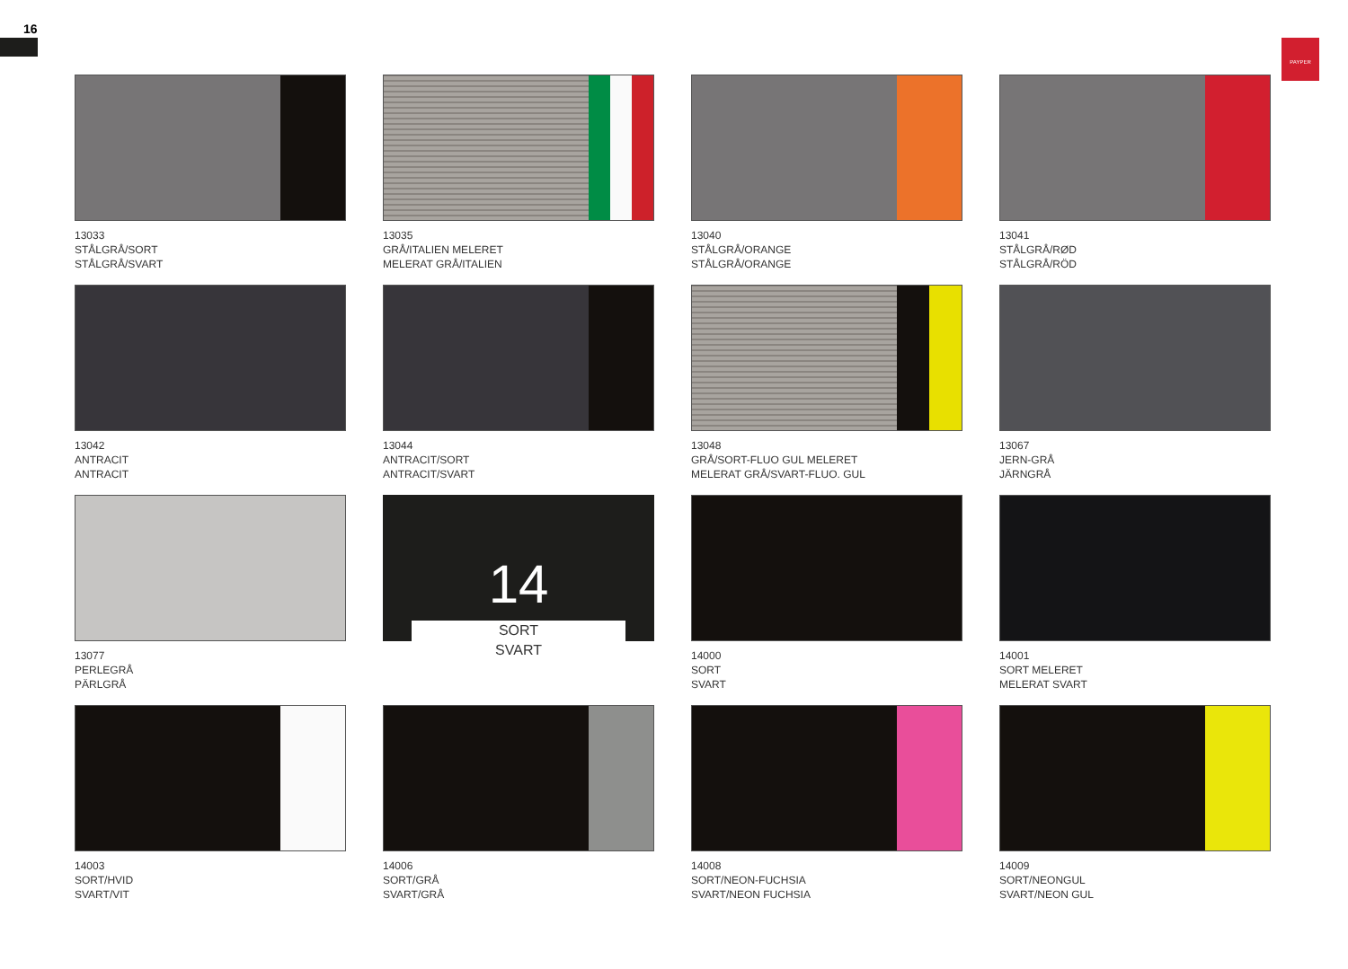16
PAYPER
13033
STÅLGRÅ/SORT
STÅLGRÅ/SVART
13035
GRÅ/ITALIEN MELERET
MELERAT GRÅ/ITALIEN
13040
STÅLGRÅ/ORANGE
STÅLGRÅ/ORANGE
13041
STÅLGRÅ/RØD
STÅLGRÅ/RÖD
13042
ANTRACIT
ANTRACIT
13044
ANTRACIT/SORT
ANTRACIT/SVART
13048
GRÅ/SORT-FLUO GUL MELERET
MELERAT GRÅ/SVART-FLUO. GUL
13067
JERN-GRÅ
JÄRNGRÅ
13077
PERLEGRÅ
PÄRLGRÅ
14
SORT
SVART
14000
SORT
SVART
14001
SORT MELERET
MELERAT SVART
14003
SORT/HVID
SVART/VIT
14006
SORT/GRÅ
SVART/GRÅ
14008
SORT/NEON-FUCHSIA
SVART/NEON FUCHSIA
14009
SORT/NEONGUL
SVART/NEON GUL